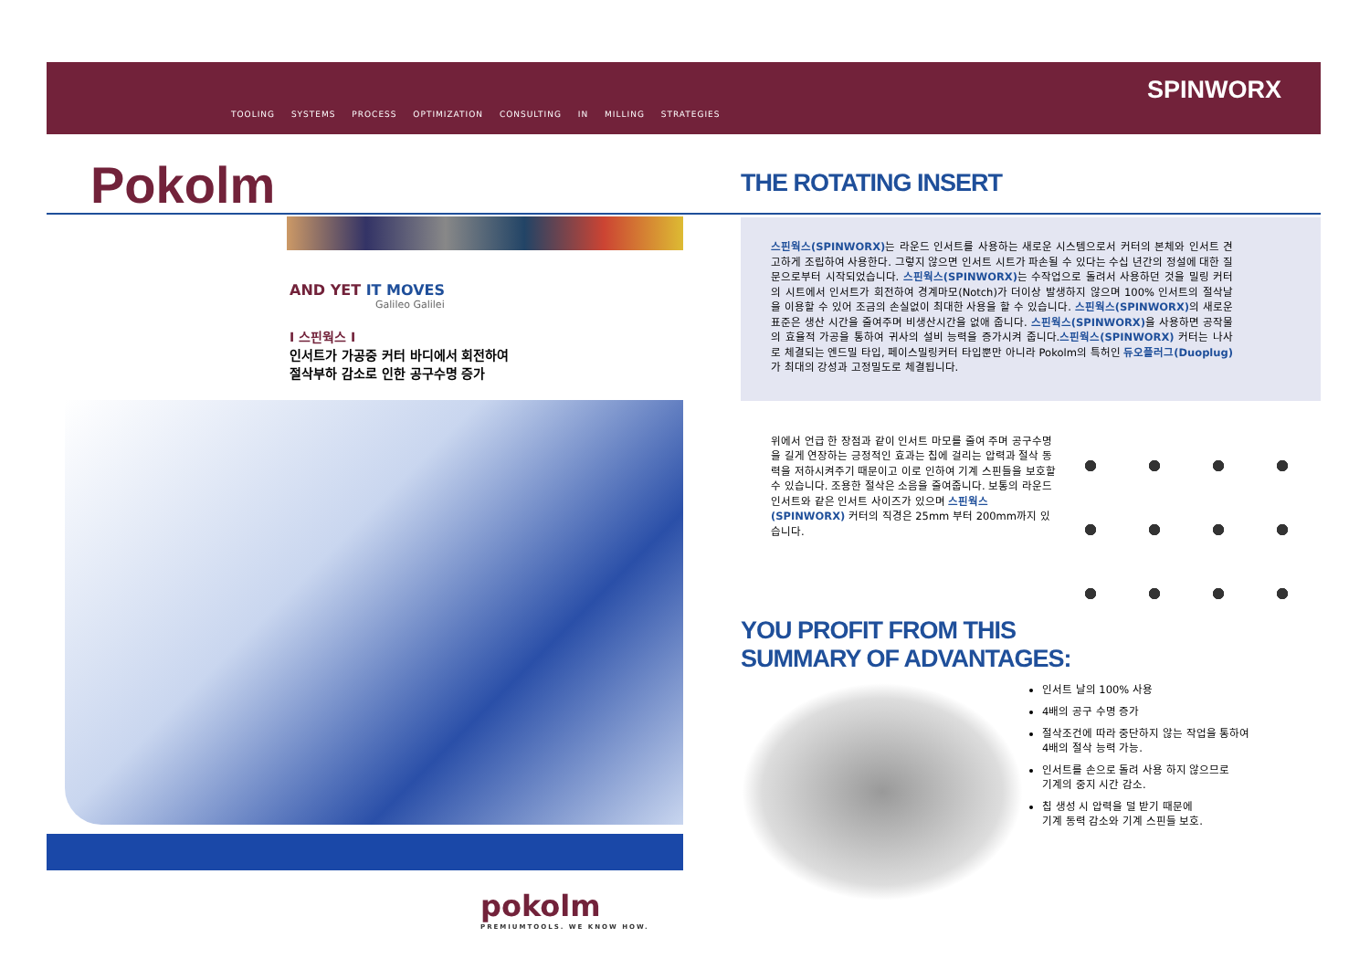TOOLING SYSTEMS PROCESS OPTIMIZATION CONSULTING IN MILLING STRATEGIES
SPINWORX
Pokolm
AND YET IT MOVES
Galileo Galilei
I 스핀웍스 I
인서트가 가공중 커터 바디에서 회전하여
절삭부하 감소로 인한 공구수명 증가
pokolm
PREMIUMTOOLS. WE KNOW HOW.
THE ROTATING INSERT
스핀웍스(SPINWORX) 는 라운드 인서트를 사용하는 새로운 시스템으로서 커터의 본체와 인서트 견고하게 조립하여 사용한다. 그렇지 않으면 인서트 시트가 파손될 수 있다는 수십 년간의 정설에 대한 질문으로부터 시작되었습니다. 스핀웍스(SPINWORX) 는 수작업으로 돌려서 사용하던 것을 밀링 커터의 시트에서 인서트가 회전하여 경계마모(Notch)가 더이상 발생하지 않으며 100% 인서트의 절삭날을 이용할 수 있어 조금의 손실없이 최대한 사용을 할 수 있습니다. 스핀웍스(SPINWORX) 의 새로운 표준은 생산 시간을 줄여주며 비생산시간을 없애 줍니다. 스핀웍스(SPINWORX) 을 사용하면 공작물의 효율적 가공을 통하여 귀사의 설비 능력을 증가시켜 줍니다.스핀웍스(SPINWORX) 커터는 나사로 체결되는 엔드밀 타입, 페이스밀링커터 타입뿐만 아니라 Pokolm의 특허인 듀오플러그(Duoplug) 가 최대의 강성과 고정밀도로 체결됩니다.
위에서 언급 한 장점과 같이 인서트 마모를 줄여 주며 공구수명을 길게 연장하는 긍정적인 효과는 칩에 걸리는 압력과 절삭 동력을 저하시켜주기 때문이고 이로 인하여 기계 스핀들을 보호할 수 있습니다. 조용한 절삭은 소음을 줄여줍니다. 보통의 라운드 인서트와 같은 인서트 사이즈가 있으며 스핀웍스(SPINWORX) 커터의 직경은 25mm 부터 200mm까지 있습니다.
YOU PROFIT FROM THIS
SUMMARY OF ADVANTAGES:
인서트 날의 100% 사용
4배의 공구 수명 증가
절삭조건에 따라 중단하지 않는 작업을 통하여
4배의 절삭 능력 가능.
인서트를 손으로 돌려 사용 하지 않으므로
기계의 중지 시간 감소.
칩 생성 시 압력을 덜 받기 때문에
기계 동력 감소와 기계 스핀들 보호.